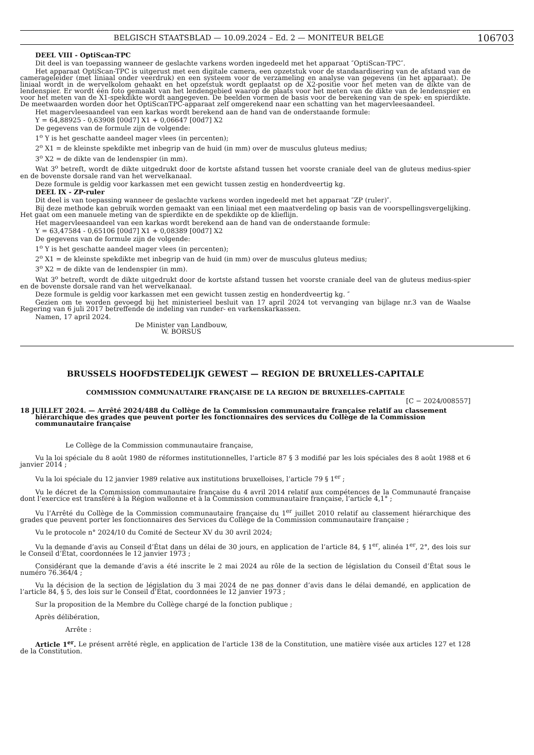BELGISCH STAATSBLAD — 10.09.2024 – Ed. 2 — MONITEUR BELGE 106703
DEEL VIII - OptiScan-TPC
Dit deel is van toepassing wanneer de geslachte varkens worden ingedeeld met het apparaat ″OptiScan-TPC″.
Het apparaat OptiScan-TPC is uitgerust met een digitale camera, een opzetstuk voor de standaardisering van de afstand van de camerageleider (met liniaal onder veerdruk) en een systeem voor de verzameling en analyse van gegevens (in het apparaat). De liniaal wordt in de wervelkolom gehaakt en het opzetstuk wordt geplaatst op de X2-positie voor het meten van de dikte van de lendenspier. Er wordt één foto gemaakt van het lendengebied waarop de plaats voor het meten van de dikte van de lendenspier en voor het meten van de X1-spekdikte wordt aangegeven. De beelden vormen de basis voor de berekening van de spek- en spierdikte. De meetwaarden worden door het OptiScanTPC-apparaat zelf omgerekend naar een schatting van het magervleesaandeel.
Het magervleesaandeel van een karkas wordt berekend aan de hand van de onderstaande formule:
Y = 64,88925 - 0,63908 [00d7] X1 + 0,06647 [00d7] X2
De gegevens van de formule zijn de volgende:
1<sup>o</sup> Y is het geschatte aandeel mager vlees (in percenten);
2<sup>o</sup> X1 = de kleinste spekdikte met inbegrip van de huid (in mm) over de musculus gluteus medius;
3<sup>o</sup> X2 = de dikte van de lendenspier (in mm).
Wat 3<sup>o</sup> betreft, wordt de dikte uitgedrukt door de kortste afstand tussen het voorste craniale deel van de gluteus medius-spier en de bovenste dorsale rand van het wervelkanaal.
Deze formule is geldig voor karkassen met een gewicht tussen zestig en honderdveertig kg.
DEEL IX - ZP-ruler
Dit deel is van toepassing wanneer de geslachte varkens worden ingedeeld met het apparaat ″ZP (ruler)″.
Bij deze methode kan gebruik worden gemaakt van een liniaal met een maatverdeling op basis van de voorspellingsvergelijking. Het gaat om een manuele meting van de spierdikte en de spekdikte op de klieflijn.
Het magervleesaandeel van een karkas wordt berekend aan de hand van de onderstaande formule:
Y = 63,47584 - 0,65106 [00d7] X1 + 0,08389 [00d7] X2
De gegevens van de formule zijn de volgende:
1<sup>o</sup> Y is het geschatte aandeel mager vlees (in percenten);
2<sup>o</sup> X1 = de kleinste spekdikte met inbegrip van de huid (in mm) over de musculus gluteus medius;
3<sup>o</sup> X2 = de dikte van de lendenspier (in mm).
Wat 3<sup>o</sup> betreft, wordt de dikte uitgedrukt door de kortste afstand tussen het voorste craniale deel van de gluteus medius-spier en de bovenste dorsale rand van het wervelkanaal.
Deze formule is geldig voor karkassen met een gewicht tussen zestig en honderdveertig kg. ″
Gezien om te worden gevoegd bij het ministerieel besluit van 17 april 2024 tot vervanging van bijlage nr.3 van de Waalse Regering van 6 juli 2017 betreffende de indeling van runder- en varkenskarkassen.
Namen, 17 april 2024.
De Minister van Landbouw,
W. BORSUS
BRUSSELS HOOFDSTEDELIJK GEWEST — REGION DE BRUXELLES-CAPITALE
COMMISSION COMMUNAUTAIRE FRANÇAISE DE LA REGION DE BRUXELLES-CAPITALE
[C − 2024/008557]
18 JUILLET 2024. — Arrêté 2024/488 du Collège de la Commission communautaire française relatif au classement hiérarchique des grades que peuvent porter les fonctionnaires des services du Collège de la Commission communautaire française
Le Collège de la Commission communautaire française,
Vu la loi spéciale du 8 août 1980 de réformes institutionnelles, l’article 87 § 3 modifié par les lois spéciales des 8 août 1988 et 6 janvier 2014 ;
Vu la loi spéciale du 12 janvier 1989 relative aux institutions bruxelloises, l’article 79 § 1<sup>er</sup> ;
Vu le décret de la Commission communautaire française du 4 avril 2014 relatif aux compétences de la Communauté française dont l’exercice est transféré à la Région wallonne et à la Commission communautaire française, l’article 4,1° ;
Vu l’Arrêté du Collège de la Commission communautaire française du 1<sup>er</sup> juillet 2010 relatif au classement hiérarchique des grades que peuvent porter les fonctionnaires des Services du Collège de la Commission communautaire française ;
Vu le protocole n° 2024/10 du Comité de Secteur XV du 30 avril 2024;
Vu la demande d’avis au Conseil d’État dans un délai de 30 jours, en application de l’article 84, § 1<sup>er</sup>, alinéa 1<sup>er</sup>, 2°, des lois sur le Conseil d’État, coordonnées le 12 janvier 1973 ;
Considérant que la demande d’avis a été inscrite le 2 mai 2024 au rôle de la section de législation du Conseil d’État sous le numéro 76.364/4 ;
Vu la décision de la section de législation du 3 mai 2024 de ne pas donner d’avis dans le délai demandé, en application de l’article 84, § 5, des lois sur le Conseil d’État, coordonnées le 12 janvier 1973 ;
Sur la proposition de la Membre du Collège chargé de la fonction publique ;
Après délibération,
Arrête :
Article 1<sup>er</sup>. Le présent arrêté règle, en application de l’article 138 de la Constitution, une matière visée aux articles 127 et 128 de la Constitution.